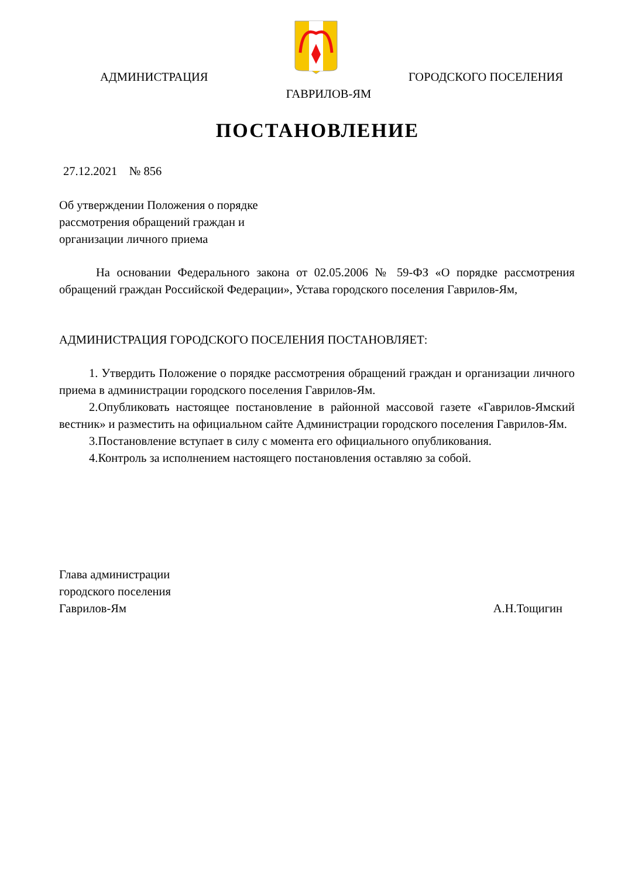АДМИНИСТРАЦИЯ ГОРОДСКОГО ПОСЕЛЕНИЯ
ГАВРИЛОВ-ЯМ
ПОСТАНОВЛЕНИЕ
27.12.2021 № 856
Об утверждении Положения о порядке
рассмотрения обращений граждан и
организации личного приема
На основании Федерального закона от 02.05.2006 № 59-ФЗ «О порядке рассмотрения обращений граждан Российской Федерации», Устава городского поселения Гаврилов-Ям,
АДМИНИСТРАЦИЯ ГОРОДСКОГО ПОСЕЛЕНИЯ ПОСТАНОВЛЯЕТ:
1. Утвердить Положение о порядке рассмотрения обращений граждан и организации личного приема в администрации городского поселения Гаврилов-Ям.
2.Опубликовать настоящее постановление в районной массовой газете «Гаврилов-Ямский вестник» и разместить на официальном сайте Администрации городского поселения Гаврилов-Ям.
3.Постановление вступает в силу с момента его официального опубликования.
4.Контроль за исполнением настоящего постановления оставляю за собой.
Глава администрации
городского поселения
Гаврилов-Ям А.Н.Тощигин